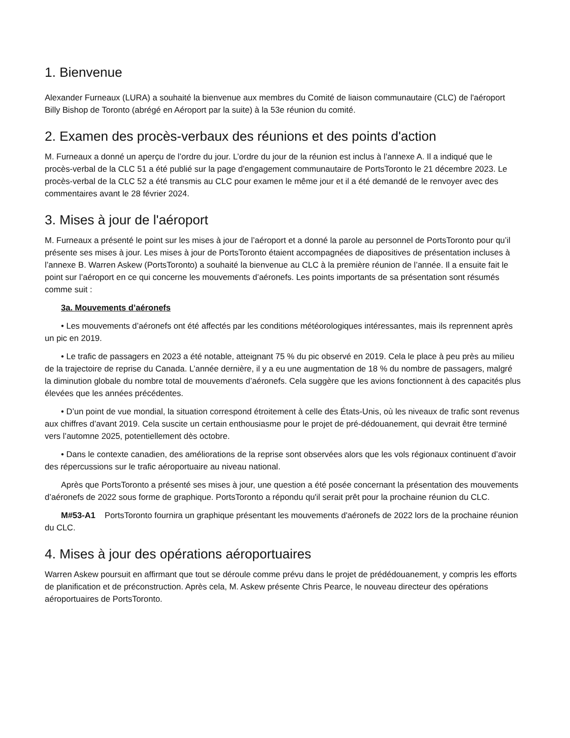1. Bienvenue
Alexander Furneaux (LURA) a souhaité la bienvenue aux membres du Comité de liaison communautaire (CLC) de l'aéroport Billy Bishop de Toronto (abrégé en Aéroport par la suite) à la 53e réunion du comité.
2. Examen des procès-verbaux des réunions et des points d'action
M. Furneaux a donné un aperçu de l’ordre du jour. L’ordre du jour de la réunion est inclus à l’annexe A. Il a indiqué que le procès-verbal de la CLC 51 a été publié sur la page d’engagement communautaire de PortsToronto le 21 décembre 2023. Le procès-verbal de la CLC 52 a été transmis au CLC pour examen le même jour et il a été demandé de le renvoyer avec des commentaires avant le 28 février 2024.
3. Mises à jour de l'aéroport
M. Furneaux a présenté le point sur les mises à jour de l’aéroport et a donné la parole au personnel de PortsToronto pour qu’il présente ses mises à jour. Les mises à jour de PortsToronto étaient accompagnées de diapositives de présentation incluses à l’annexe B. Warren Askew (PortsToronto) a souhaité la bienvenue au CLC à la première réunion de l’année. Il a ensuite fait le point sur l’aéroport en ce qui concerne les mouvements d’aéronefs. Les points importants de sa présentation sont résumés comme suit :
3a. Mouvements d’aéronefs
• Les mouvements d’aéronefs ont été affectés par les conditions météorologiques intéressantes, mais ils reprennent après un pic en 2019.
• Le trafic de passagers en 2023 a été notable, atteignant 75 % du pic observé en 2019. Cela le place à peu près au milieu de la trajectoire de reprise du Canada. L’année dernière, il y a eu une augmentation de 18 % du nombre de passagers, malgré la diminution globale du nombre total de mouvements d’aéronefs. Cela suggère que les avions fonctionnent à des capacités plus élevées que les années précédentes.
• D’un point de vue mondial, la situation correspond étroitement à celle des États-Unis, où les niveaux de trafic sont revenus aux chiffres d’avant 2019. Cela suscite un certain enthousiasme pour le projet de pré-dédouanement, qui devrait être terminé vers l’automne 2025, potentiellement dès octobre.
• Dans le contexte canadien, des améliorations de la reprise sont observées alors que les vols régionaux continuent d’avoir des répercussions sur le trafic aéroportuaire au niveau national.
Après que PortsToronto a présenté ses mises à jour, une question a été posée concernant la présentation des mouvements d’aéronefs de 2022 sous forme de graphique. PortsToronto a répondu qu'il serait prêt pour la prochaine réunion du CLC.
M#53-A1 PortsToronto fournira un graphique présentant les mouvements d'aéronefs de 2022 lors de la prochaine réunion du CLC.
4. Mises à jour des opérations aéroportuaires
Warren Askew poursuit en affirmant que tout se déroule comme prévu dans le projet de prédédouanement, y compris les efforts de planification et de préconstruction. Après cela, M. Askew présente Chris Pearce, le nouveau directeur des opérations aéroportuaires de PortsToronto.